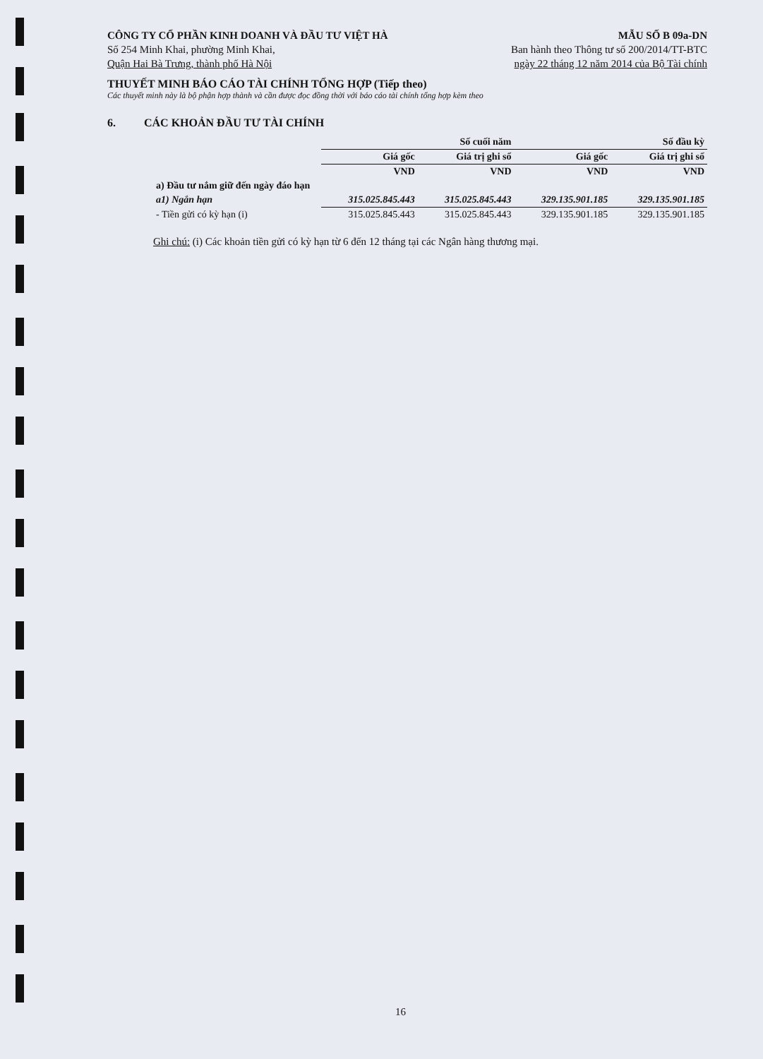CÔNG TY CỔ PHẦN KINH DOANH VÀ ĐẦU TƯ VIỆT HÀ
Số 254 Minh Khai, phường Minh Khai,
Quận Hai Bà Trưng, thành phố Hà Nội
MẪU SỐ B 09a-DN
Ban hành theo Thông tư số 200/2014/TT-BTC
ngày 22 tháng 12 năm 2014 của Bộ Tài chính
THUYẾT MINH BÁO CÁO TÀI CHÍNH TỔNG HỢP (Tiếp theo)
Các thuyết minh này là bộ phận hợp thành và cần được đọc đồng thời với báo cáo tài chính tổng hợp kèm theo
6. CÁC KHOẢN ĐẦU TƯ TÀI CHÍNH
| | Số cuối năm | | Số đầu kỳ | |
| --- | --- | --- | --- | --- |
| | Giá gốc | Giá trị ghi sổ | Giá gốc | Giá trị ghi sổ |
| | VND | VND | VND | VND |
| a) Đầu tư nắm giữ đến ngày đáo hạn | | | | |
| a1) Ngắn hạn | 315.025.845.443 | 315.025.845.443 | 329.135.901.185 | 329.135.901.185 |
| - Tiền gửi có kỳ hạn (i) | 315.025.845.443 | 315.025.845.443 | 329.135.901.185 | 329.135.901.185 |
Ghi chú: (i) Các khoản tiền gửi có kỳ hạn từ 6 đến 12 tháng tại các Ngân hàng thương mại.
16